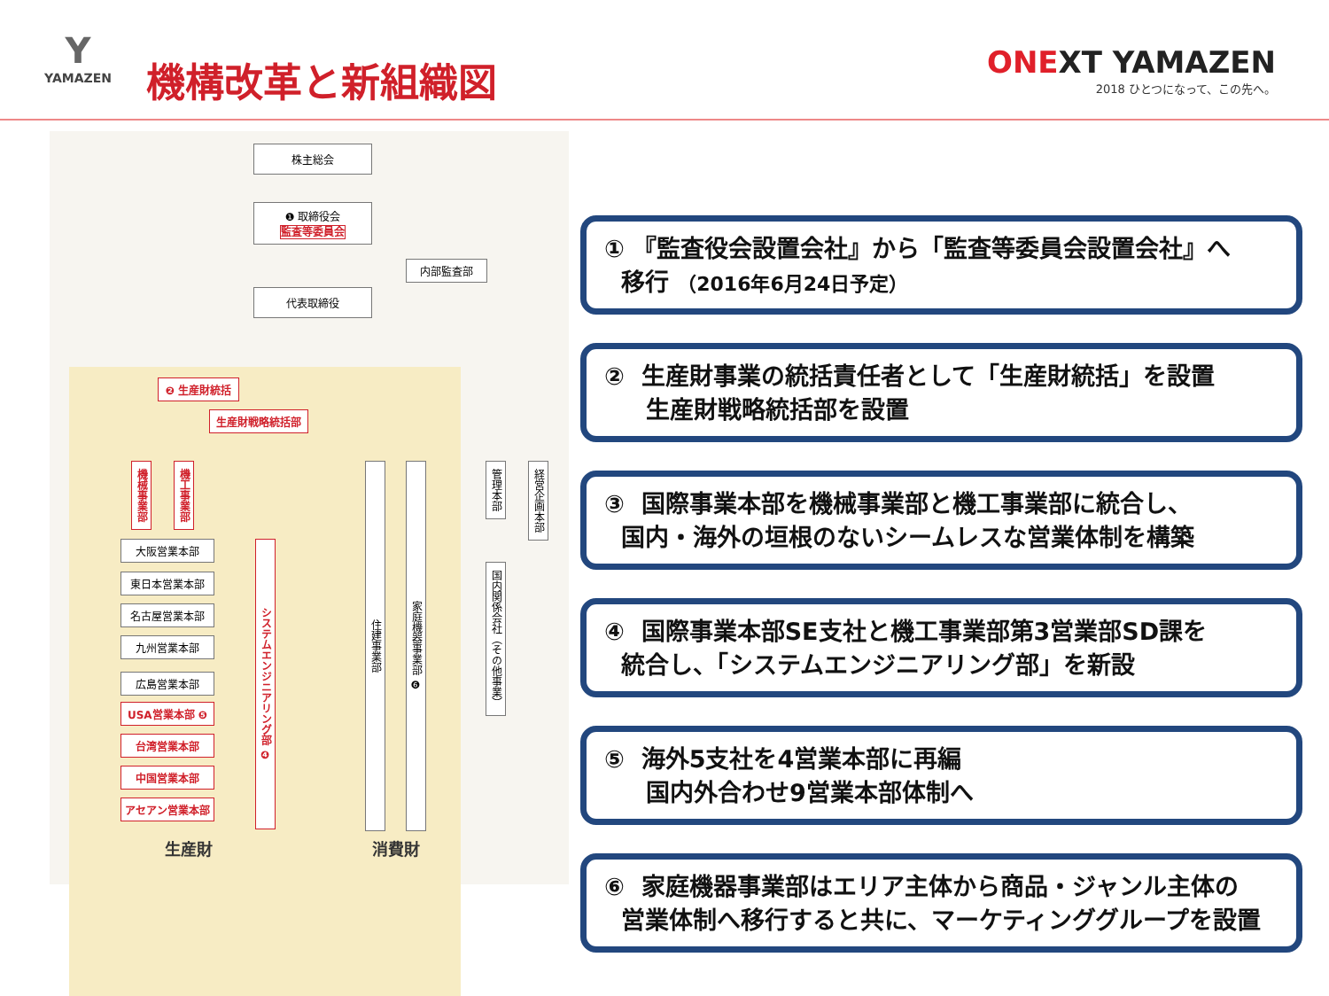Y
YAMAZEN
機構改革と新組織図
ONEXT YAMAZEN
2018 ひとつになって、この先へ。
株主総会
❶ 取締役会
監査等委員会
内部監査部
代表取締役
❷ 生産財統括
生産財戦略統括部
機械事業部
機工事業部
大阪営業本部
東日本営業本部
名古屋営業本部
九州営業本部
広島営業本部
USA営業本部 ❺
台湾営業本部
中国営業本部
アセアン営業本部
システムエンジニアリング部 ❹
住建事業部
家庭機器事業部 ❻
管理本部
経営企画本部
国内関係会社（その他事業）
生産財 消費財
① 『監査役会設置会社』から「監査等委員会設置会社』へ
移行 （2016年6月24日予定）
② 生産財事業の統括責任者として「生産財統括」を設置
生産財戦略統括部を設置
③ 国際事業本部を機械事業部と機工事業部に統合し、
国内・海外の垣根のないシームレスな営業体制を構築
④ 国際事業本部SE支社と機工事業部第3営業部SD課を
統合し、「システムエンジニアリング部」を新設
⑤ 海外5支社を4営業本部に再編
国内外合わせ9営業本部体制へ
⑥ 家庭機器事業部はエリア主体から商品・ジャンル主体の
営業体制へ移行すると共に、マーケティンググループを設置